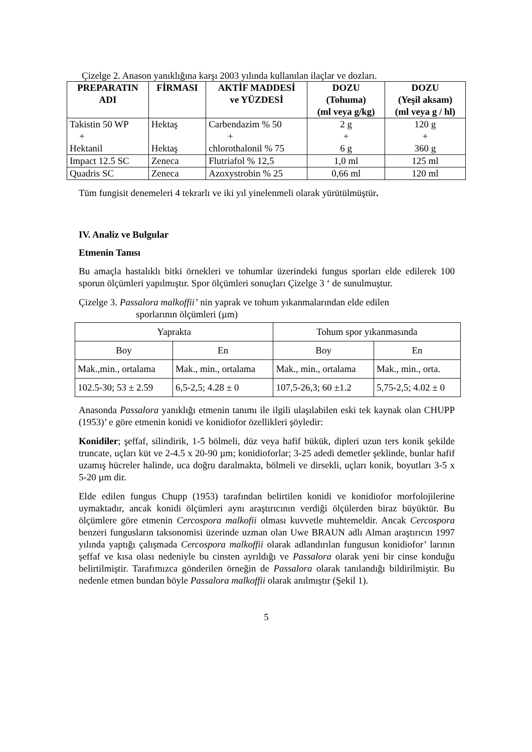Çizelge 2. Anason yanıklığına karşı 2003 yılında kullanılan ilaçlar ve dozları.
| PREPARATIN ADI | FİRMASI | AKTİF MADDESİ ve YÜZDESİ | DOZU (Tohuma) (ml veya g/kg) | DOZU (Yeşil aksam) (ml veya g / hl) |
| --- | --- | --- | --- | --- |
| Takistin 50 WP + Hektanil | Hektaş Hektaş | Carbendazim % 50 + chlorothalonil % 75 | 2 g + 6 g | 120 g + 360 g |
| Impact 12.5 SC | Zeneca | Flutriafol % 12,5 | 1,0 ml | 125 ml |
| Quadris SC | Zeneca | Azoxystrobin % 25 | 0,66 ml | 120 ml |
Tüm fungisit denemeleri 4 tekrarlı ve iki yıl yinelenmeli olarak yürütülmüştür.
IV. Analiz ve Bulgular
Etmenin Tanısı
Bu amaçla hastalıklı bitki örnekleri ve tohumlar üzerindeki fungus sporları elde edilerek 100 sporun ölçümleri yapılmıştır. Spor ölçümleri sonuçları Çizelge 3 ‘ de sunulmuştur.
Çizelge 3. Passalora malkoffii’ nin yaprak ve tohum yıkanmalarından elde edilen
sporlarının ölçümleri (µm)
| Yaprakta | | Tohum spor yıkanmasında | |
| Boy | En | Boy | En |
| Mak.,min., ortalama | Mak., min., ortalama | Mak., min., ortalama | Mak., min., orta. |
| 102.5-30; 53 ± 2.59 | 6,5-2,5; 4.28 ± 0 | 107,5-26,3; 60 ±1.2 | 5,75-2,5; 4.02 ± 0 |
Anasonda Passalora yanıklığı etmenin tanımı ile ilgili ulaşılabilen eski tek kaynak olan CHUPP (1953)’ e göre etmenin konidi ve konidiofor özellikleri şöyledir:
Konidiler; şeffaf, silindirik, 1-5 bölmeli, düz veya hafif bükük, dipleri uzun ters konik şekilde truncate, uçları küt ve 2-4.5 x 20-90 µm; konidioforlar; 3-25 adedi demetler şeklinde, bunlar hafif uzamış hücreler halinde, uca doğru daralmakta, bölmeli ve dirsekli, uçları konik, boyutları 3-5 x 5-20 µm dir.
Elde edilen fungus Chupp (1953) tarafından belirtilen konidi ve konidiofor morfolojilerine uymaktadır, ancak konidi ölçümleri aynı araştırıcının verdiği ölçülerden biraz büyüktür. Bu ölçümlere göre etmenin Cercospora malkofii olması kuvvetle muhtemeldir. Ancak Cercospora benzeri fungusların taksonomisi üzerinde uzman olan Uwe BRAUN adlı Alman araştırıcın 1997 yılında yaptığı çalışmada Cercospora malkoffii olarak adlandırılan fungusun konidiofor’ larının şeffaf ve kısa olası nedeniyle bu cinsten ayrıldığı ve Passalora olarak yeni bir cinse konduğu belirtilmiştir. Tarafımızca gönderilen örneğin de Passalora olarak tanılandığı bildirilmiştir. Bu nedenle etmen bundan böyle Passalora malkoffii olarak anılmıştır (Şekil 1).
5